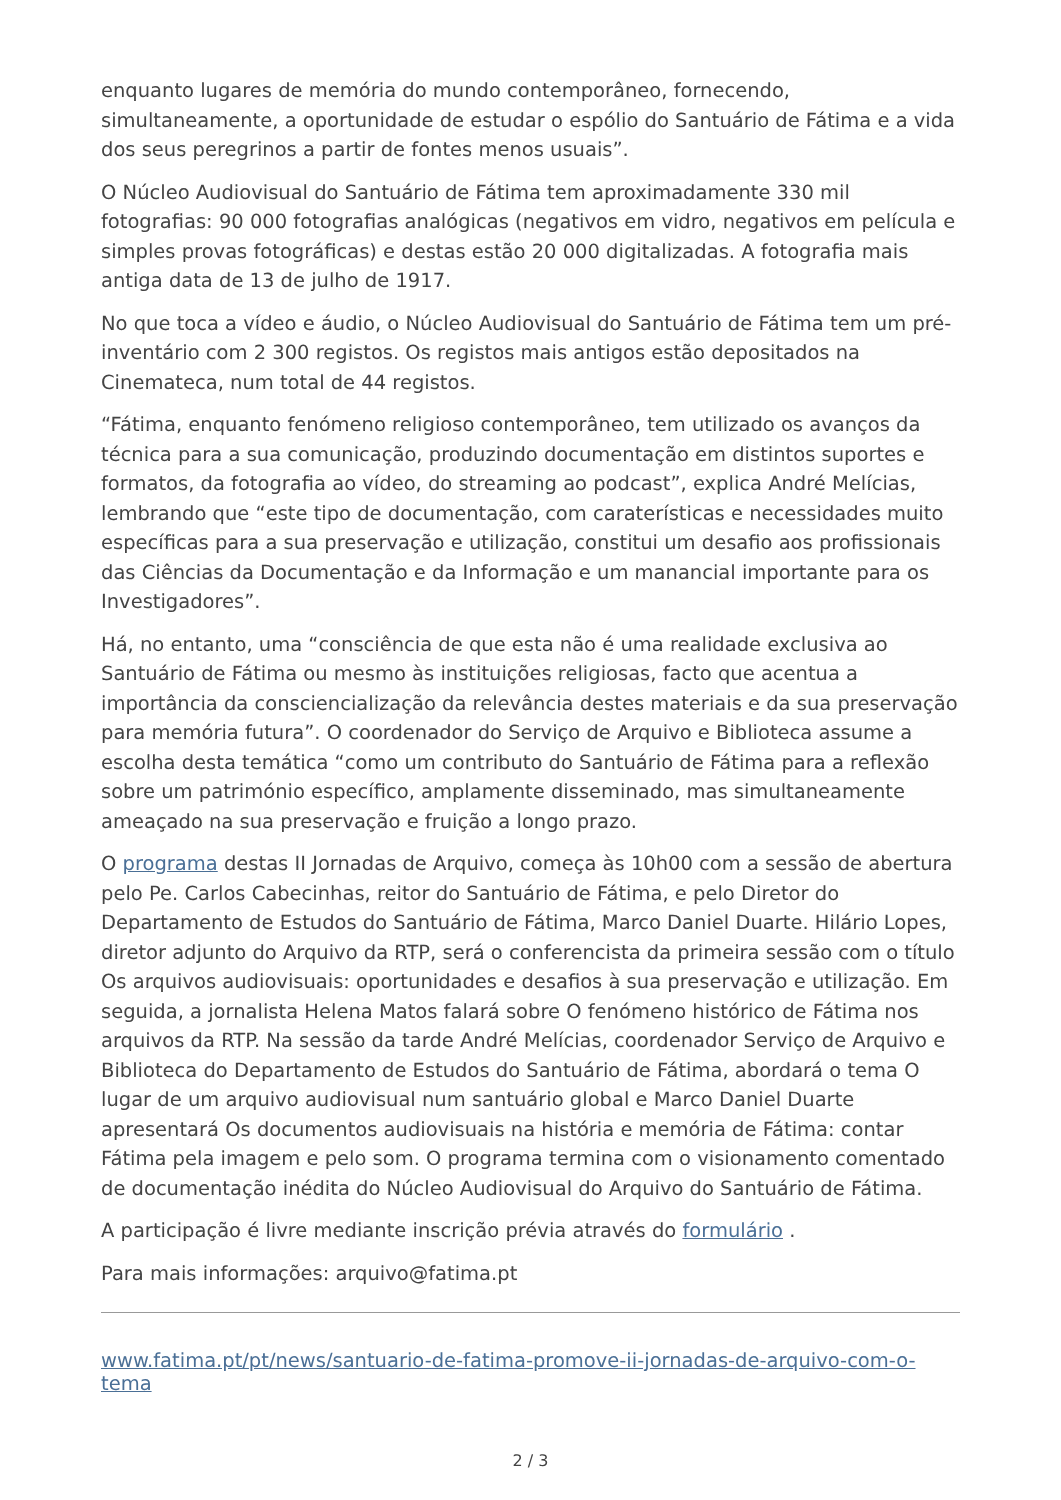enquanto lugares de memória do mundo contemporâneo, fornecendo, simultaneamente, a oportunidade de estudar o espólio do Santuário de Fátima e a vida dos seus peregrinos a partir de fontes menos usuais”.
O Núcleo Audiovisual do Santuário de Fátima tem aproximadamente 330 mil fotografias: 90 000 fotografias analógicas (negativos em vidro, negativos em película e simples provas fotográficas) e destas estão 20 000 digitalizadas. A fotografia mais antiga data de 13 de julho de 1917.
No que toca a vídeo e áudio, o Núcleo Audiovisual do Santuário de Fátima tem um pré-inventário com 2 300 registos. Os registos mais antigos estão depositados na Cinemateca, num total de 44 registos.
“Fátima, enquanto fenómeno religioso contemporâneo, tem utilizado os avanços da técnica para a sua comunicação, produzindo documentação em distintos suportes e formatos, da fotografia ao vídeo, do streaming ao podcast”, explica André Melícias, lembrando que “este tipo de documentação, com caraterísticas e necessidades muito específicas para a sua preservação e utilização, constitui um desafio aos profissionais das Ciências da Documentação e da Informação e um manancial importante para os Investigadores”.
Há, no entanto, uma “consciência de que esta não é uma realidade exclusiva ao Santuário de Fátima ou mesmo às instituições religiosas, facto que acentua a importância da consciencialização da relevância destes materiais e da sua preservação para memória futura”. O coordenador do Serviço de Arquivo e Biblioteca assume a escolha desta temática “como um contributo do Santuário de Fátima para a reflexão sobre um património específico, amplamente disseminado, mas simultaneamente ameaçado na sua preservação e fruição a longo prazo.
O programa destas II Jornadas de Arquivo, começa às 10h00 com a sessão de abertura pelo Pe. Carlos Cabecinhas, reitor do Santuário de Fátima, e pelo Diretor do Departamento de Estudos do Santuário de Fátima, Marco Daniel Duarte. Hilário Lopes, diretor adjunto do Arquivo da RTP, será o conferencista da primeira sessão com o título Os arquivos audiovisuais: oportunidades e desafios à sua preservação e utilização. Em seguida, a jornalista Helena Matos falará sobre O fenómeno histórico de Fátima nos arquivos da RTP. Na sessão da tarde André Melícias, coordenador Serviço de Arquivo e Biblioteca do Departamento de Estudos do Santuário de Fátima, abordará o tema O lugar de um arquivo audiovisual num santuário global e Marco Daniel Duarte apresentará Os documentos audiovisuais na história e memória de Fátima: contar Fátima pela imagem e pelo som. O programa termina com o visionamento comentado de documentação inédita do Núcleo Audiovisual do Arquivo do Santuário de Fátima.
A participação é livre mediante inscrição prévia através do formulário .
Para mais informações: arquivo@fatima.pt
www.fatima.pt/pt/news/santuario-de-fatima-promove-ii-jornadas-de-arquivo-com-o-tema
2 / 3